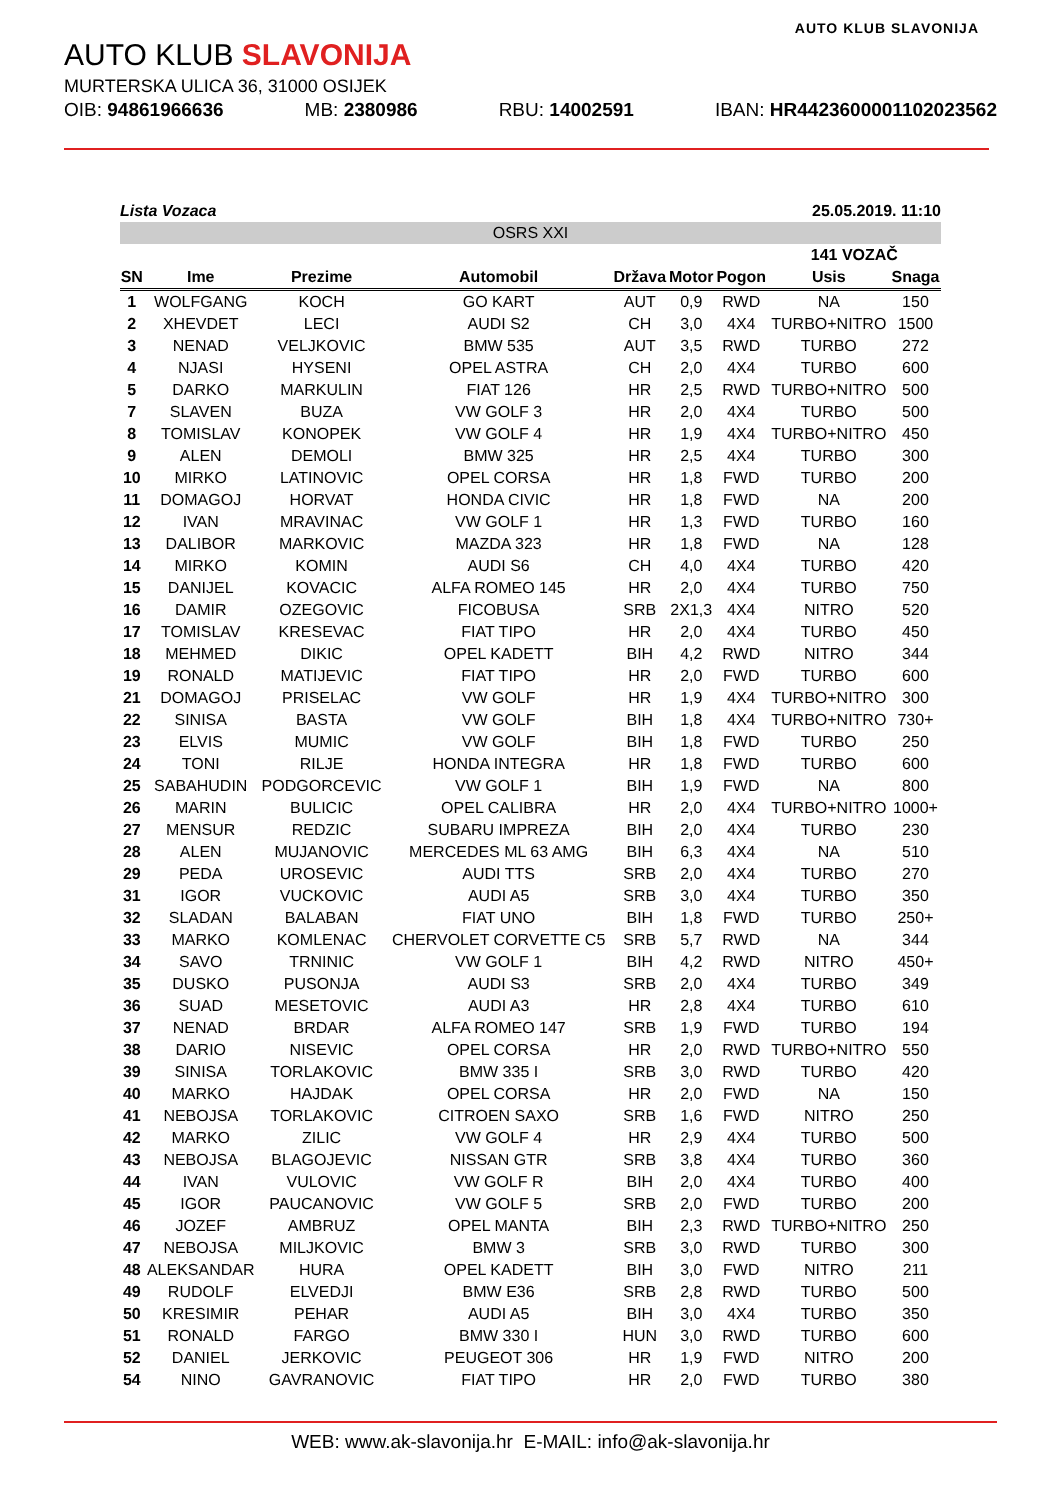AUTO KLUB SLAVONIJA
AUTO KLUB SLAVONIJA
MURTERSKA ULICA 36, 31000 OSIJEK
OIB: 94861966636 MB: 2380986 RBU: 14002591 IBAN: HR4423600001102023562
| Lista Vozaca | | | | | | 25.05.2019. 11:10 | | |
| OSRS XXI | | | | | | | | |
| | | | | | | | 141 VOZAČ | |
| SN | Ime | Prezime | Automobil | Država | Motor | Pogon | Usis | Snaga |
| 1 | WOLFGANG | KOCH | GO KART | AUT | 0,9 | RWD | NA | 150 |
| 2 | XHEVDET | LECI | AUDI S2 | CH | 3,0 | 4X4 | TURBO+NITRO | 1500 |
| 3 | NENAD | VELJKOVIC | BMW 535 | AUT | 3,5 | RWD | TURBO | 272 |
| 4 | NJASI | HYSENI | OPEL ASTRA | CH | 2,0 | 4X4 | TURBO | 600 |
| 5 | DARKO | MARKULIN | FIAT 126 | HR | 2,5 | RWD | TURBO+NITRO | 500 |
| 7 | SLAVEN | BUZA | VW GOLF 3 | HR | 2,0 | 4X4 | TURBO | 500 |
| 8 | TOMISLAV | KONOPEK | VW GOLF 4 | HR | 1,9 | 4X4 | TURBO+NITRO | 450 |
| 9 | ALEN | DEMOLI | BMW 325 | HR | 2,5 | 4X4 | TURBO | 300 |
| 10 | MIRKO | LATINOVIC | OPEL CORSA | HR | 1,8 | FWD | TURBO | 200 |
| 11 | DOMAGOJ | HORVAT | HONDA CIVIC | HR | 1,8 | FWD | NA | 200 |
| 12 | IVAN | MRAVINAC | VW GOLF 1 | HR | 1,3 | FWD | TURBO | 160 |
| 13 | DALIBOR | MARKOVIC | MAZDA 323 | HR | 1,8 | FWD | NA | 128 |
| 14 | MIRKO | KOMIN | AUDI S6 | CH | 4,0 | 4X4 | TURBO | 420 |
| 15 | DANIJEL | KOVACIC | ALFA ROMEO 145 | HR | 2,0 | 4X4 | TURBO | 750 |
| 16 | DAMIR | OZEGOVIC | FICOBUSA | SRB | 2X1,3 | 4X4 | NITRO | 520 |
| 17 | TOMISLAV | KRESEVAC | FIAT TIPO | HR | 2,0 | 4X4 | TURBO | 450 |
| 18 | MEHMED | DIKIC | OPEL KADETT | BIH | 4,2 | RWD | NITRO | 344 |
| 19 | RONALD | MATIJEVIC | FIAT TIPO | HR | 2,0 | FWD | TURBO | 600 |
| 21 | DOMAGOJ | PRISELAC | VW GOLF | HR | 1,9 | 4X4 | TURBO+NITRO | 300 |
| 22 | SINISA | BASTA | VW GOLF | BIH | 1,8 | 4X4 | TURBO+NITRO | 730+ |
| 23 | ELVIS | MUMIC | VW GOLF | BIH | 1,8 | FWD | TURBO | 250 |
| 24 | TONI | RILJE | HONDA INTEGRA | HR | 1,8 | FWD | TURBO | 600 |
| 25 | SABAHUDIN | PODGORCEVIC | VW GOLF 1 | BIH | 1,9 | FWD | NA | 800 |
| 26 | MARIN | BULICIC | OPEL CALIBRA | HR | 2,0 | 4X4 | TURBO+NITRO | 1000+ |
| 27 | MENSUR | REDZIC | SUBARU IMPREZA | BIH | 2,0 | 4X4 | TURBO | 230 |
| 28 | ALEN | MUJANOVIC | MERCEDES ML 63 AMG | BIH | 6,3 | 4X4 | NA | 510 |
| 29 | PEDA | UROSEVIC | AUDI TTS | SRB | 2,0 | 4X4 | TURBO | 270 |
| 31 | IGOR | VUCKOVIC | AUDI A5 | SRB | 3,0 | 4X4 | TURBO | 350 |
| 32 | SLADAN | BALABAN | FIAT UNO | BIH | 1,8 | FWD | TURBO | 250+ |
| 33 | MARKO | KOMLENAC | CHERVOLET CORVETTE C5 | SRB | 5,7 | RWD | NA | 344 |
| 34 | SAVO | TRNINIC | VW GOLF 1 | BIH | 4,2 | RWD | NITRO | 450+ |
| 35 | DUSKO | PUSONJA | AUDI S3 | SRB | 2,0 | 4X4 | TURBO | 349 |
| 36 | SUAD | MESETOVIC | AUDI A3 | HR | 2,8 | 4X4 | TURBO | 610 |
| 37 | NENAD | BRDAR | ALFA ROMEO 147 | SRB | 1,9 | FWD | TURBO | 194 |
| 38 | DARIO | NISEVIC | OPEL CORSA | HR | 2,0 | RWD | TURBO+NITRO | 550 |
| 39 | SINISA | TORLAKOVIC | BMW 335 I | SRB | 3,0 | RWD | TURBO | 420 |
| 40 | MARKO | HAJDAK | OPEL CORSA | HR | 2,0 | FWD | NA | 150 |
| 41 | NEBOJSA | TORLAKOVIC | CITROEN SAXO | SRB | 1,6 | FWD | NITRO | 250 |
| 42 | MARKO | ZILIC | VW GOLF 4 | HR | 2,9 | 4X4 | TURBO | 500 |
| 43 | NEBOJSA | BLAGOJEVIC | NISSAN GTR | SRB | 3,8 | 4X4 | TURBO | 360 |
| 44 | IVAN | VULOVIC | VW GOLF R | BIH | 2,0 | 4X4 | TURBO | 400 |
| 45 | IGOR | PAUCANOVIC | VW GOLF 5 | SRB | 2,0 | FWD | TURBO | 200 |
| 46 | JOZEF | AMBRUZ | OPEL MANTA | BIH | 2,3 | RWD | TURBO+NITRO | 250 |
| 47 | NEBOJSA | MILJKOVIC | BMW 3 | SRB | 3,0 | RWD | TURBO | 300 |
| 48 | ALEKSANDAR | HURA | OPEL KADETT | BIH | 3,0 | FWD | NITRO | 211 |
| 49 | RUDOLF | ELVEDJI | BMW E36 | SRB | 2,8 | RWD | TURBO | 500 |
| 50 | KRESIMIR | PEHAR | AUDI A5 | BIH | 3,0 | 4X4 | TURBO | 350 |
| 51 | RONALD | FARGO | BMW 330 I | HUN | 3,0 | RWD | TURBO | 600 |
| 52 | DANIEL | JERKOVIC | PEUGEOT 306 | HR | 1,9 | FWD | NITRO | 200 |
| 54 | NINO | GAVRANOVIC | FIAT TIPO | HR | 2,0 | FWD | TURBO | 380 |
WEB: www.ak-slavonija.hr E-MAIL: info@ak-slavonija.hr